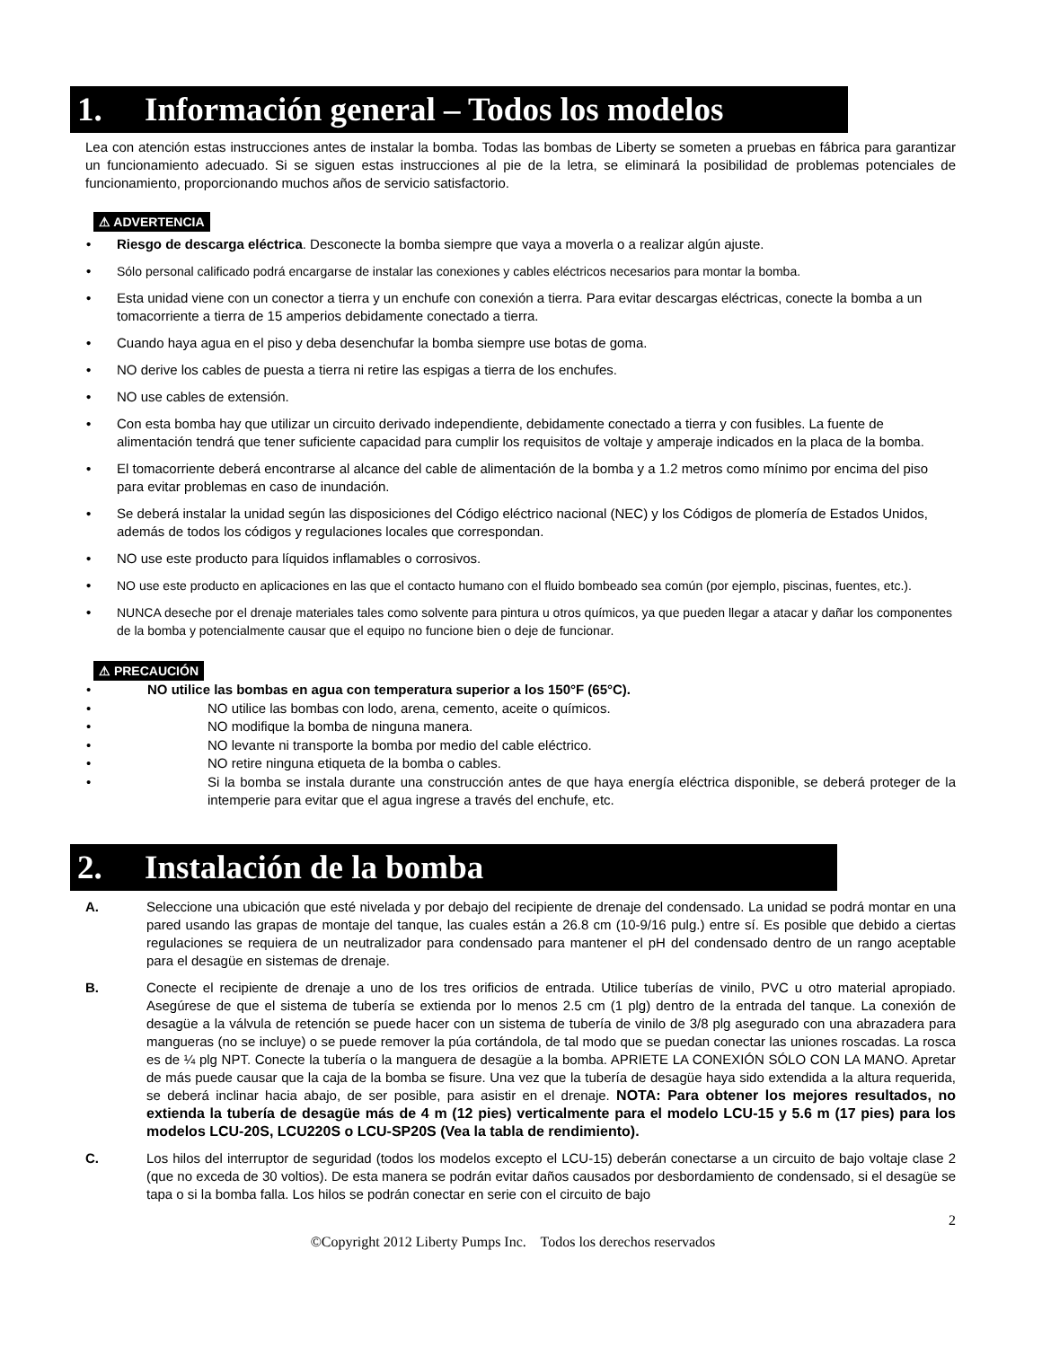1. Información general – Todos los modelos
Lea con atención estas instrucciones antes de instalar la bomba. Todas las bombas de Liberty se someten a pruebas en fábrica para garantizar un funcionamiento adecuado. Si se siguen estas instrucciones al pie de la letra, se eliminará la posibilidad de problemas potenciales de funcionamiento, proporcionando muchos años de servicio satisfactorio.
⚠ ADVERTENCIA
• Riesgo de descarga eléctrica. Desconecte la bomba siempre que vaya a moverla o a realizar algún ajuste.
• Sólo personal calificado podrá encargarse de instalar las conexiones y cables eléctricos necesarios para montar la bomba.
• Esta unidad viene con un conector a tierra y un enchufe con conexión a tierra. Para evitar descargas eléctricas, conecte la bomba a un tomacorriente a tierra de 15 amperios debidamente conectado a tierra.
• Cuando haya agua en el piso y deba desenchufar la bomba siempre use botas de goma.
• NO derive los cables de puesta a tierra ni retire las espigas a tierra de los enchufes.
• NO use cables de extensión.
• Con esta bomba hay que utilizar un circuito derivado independiente, debidamente conectado a tierra y con fusibles. La fuente de alimentación tendrá que tener suficiente capacidad para cumplir los requisitos de voltaje y amperaje indicados en la placa de la bomba.
• El tomacorriente deberá encontrarse al alcance del cable de alimentación de la bomba y a 1.2 metros como mínimo por encima del piso para evitar problemas en caso de inundación.
• Se deberá instalar la unidad según las disposiciones del Código eléctrico nacional (NEC) y los Códigos de plomería de Estados Unidos, además de todos los códigos y regulaciones locales que correspondan.
• NO use este producto para líquidos inflamables o corrosivos.
• NO use este producto en aplicaciones en las que el contacto humano con el fluido bombeado sea común (por ejemplo, piscinas, fuentes, etc.).
• NUNCA deseche por el drenaje materiales tales como solvente para pintura u otros químicos, ya que pueden llegar a atacar y dañar los componentes de la bomba y potencialmente causar que el equipo no funcione bien o deje de funcionar.
⚠ PRECAUCIÓN
• NO utilice las bombas en agua con temperatura superior a los 150°F (65°C).
• NO utilice las bombas con lodo, arena, cemento, aceite o químicos.
• NO modifique la bomba de ninguna manera.
• NO levante ni transporte la bomba por medio del cable eléctrico.
• NO retire ninguna etiqueta de la bomba o cables.
• Si la bomba se instala durante una construcción antes de que haya energía eléctrica disponible, se deberá proteger de la intemperie para evitar que el agua ingrese a través del enchufe, etc.
2. Instalación de la bomba
A. Seleccione una ubicación que esté nivelada y por debajo del recipiente de drenaje del condensado. La unidad se podrá montar en una pared usando las grapas de montaje del tanque, las cuales están a 26.8 cm (10-9/16 pulg.) entre sí. Es posible que debido a ciertas regulaciones se requiera de un neutralizador para condensado para mantener el pH del condensado dentro de un rango aceptable para el desagüe en sistemas de drenaje.
B. Conecte el recipiente de drenaje a uno de los tres orificios de entrada. Utilice tuberías de vinilo, PVC u otro material apropiado. Asegúrese de que el sistema de tubería se extienda por lo menos 2.5 cm (1 plg) dentro de la entrada del tanque. La conexión de desagüe a la válvula de retención se puede hacer con un sistema de tubería de vinilo de 3/8 plg asegurado con una abrazadera para mangueras (no se incluye) o se puede remover la púa cortándola, de tal modo que se puedan conectar las uniones roscadas. La rosca es de ¼ plg NPT. Conecte la tubería o la manguera de desagüe a la bomba. APRIETE LA CONEXIÓN SÓLO CON LA MANO. Apretar de más puede causar que la caja de la bomba se fisure. Una vez que la tubería de desagüe haya sido extendida a la altura requerida, se deberá inclinar hacia abajo, de ser posible, para asistir en el drenaje. NOTA: Para obtener los mejores resultados, no extienda la tubería de desagüe más de 4 m (12 pies) verticalmente para el modelo LCU-15 y 5.6 m (17 pies) para los modelos LCU-20S, LCU220S o LCU-SP20S (Vea la tabla de rendimiento).
C. Los hilos del interruptor de seguridad (todos los modelos excepto el LCU-15) deberán conectarse a un circuito de bajo voltaje clase 2 (que no exceda de 30 voltios). De esta manera se podrán evitar daños causados por desbordamiento de condensado, si el desagüe se tapa o si la bomba falla. Los hilos se podrán conectar en serie con el circuito de bajo
2
©Copyright 2012 Liberty Pumps Inc. Todos los derechos reservados